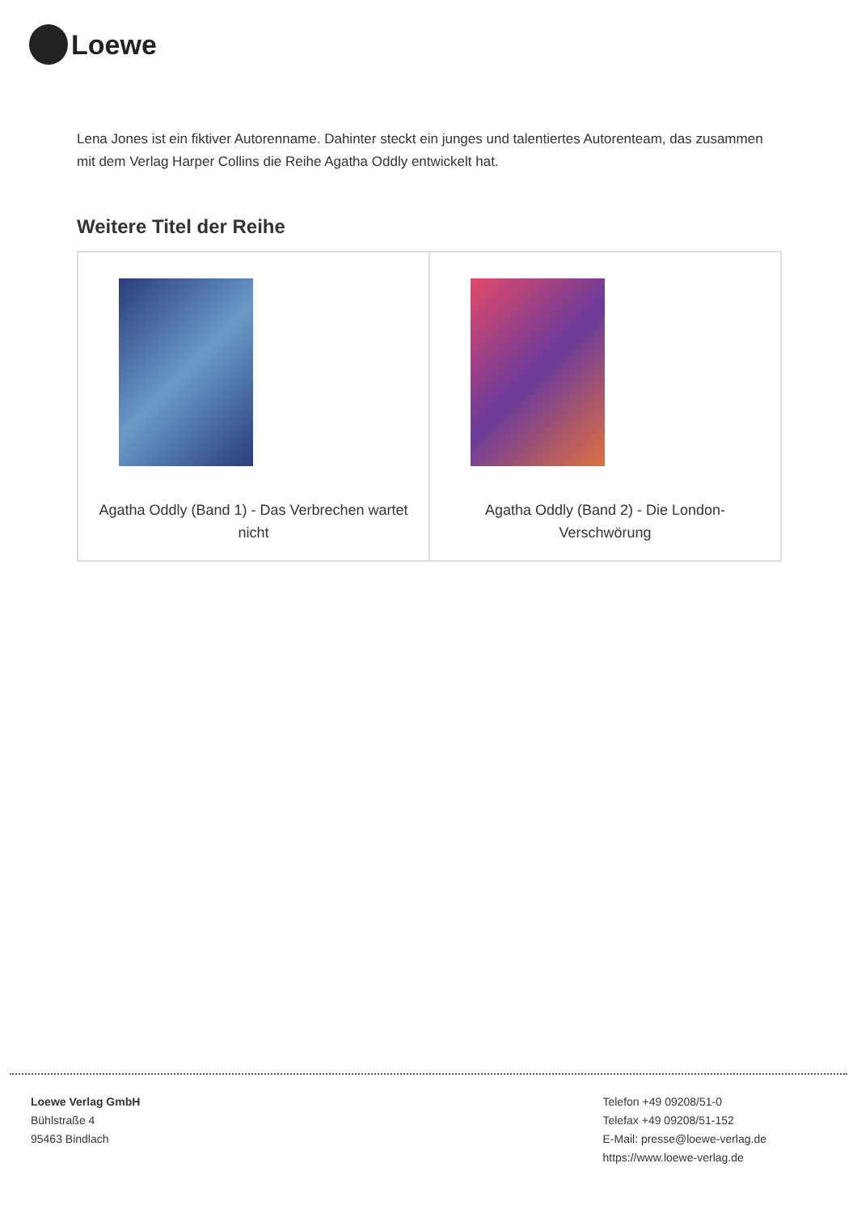Loewe
Lena Jones ist ein fiktiver Autorenname. Dahinter steckt ein junges und talentiertes Autorenteam, das zusammen mit dem Verlag Harper Collins die Reihe Agatha Oddly entwickelt hat.
Weitere Titel der Reihe
| Agatha Oddly (Band 1) - Das Verbrechen wartet nicht | Agatha Oddly (Band 2) - Die London-Verschwörung |
Loewe Verlag GmbH
Bühlstraße 4
95463 Bindlach
Telefon +49 09208/51-0
Telefax +49 09208/51-152
E-Mail: presse@loewe-verlag.de
https://www.loewe-verlag.de